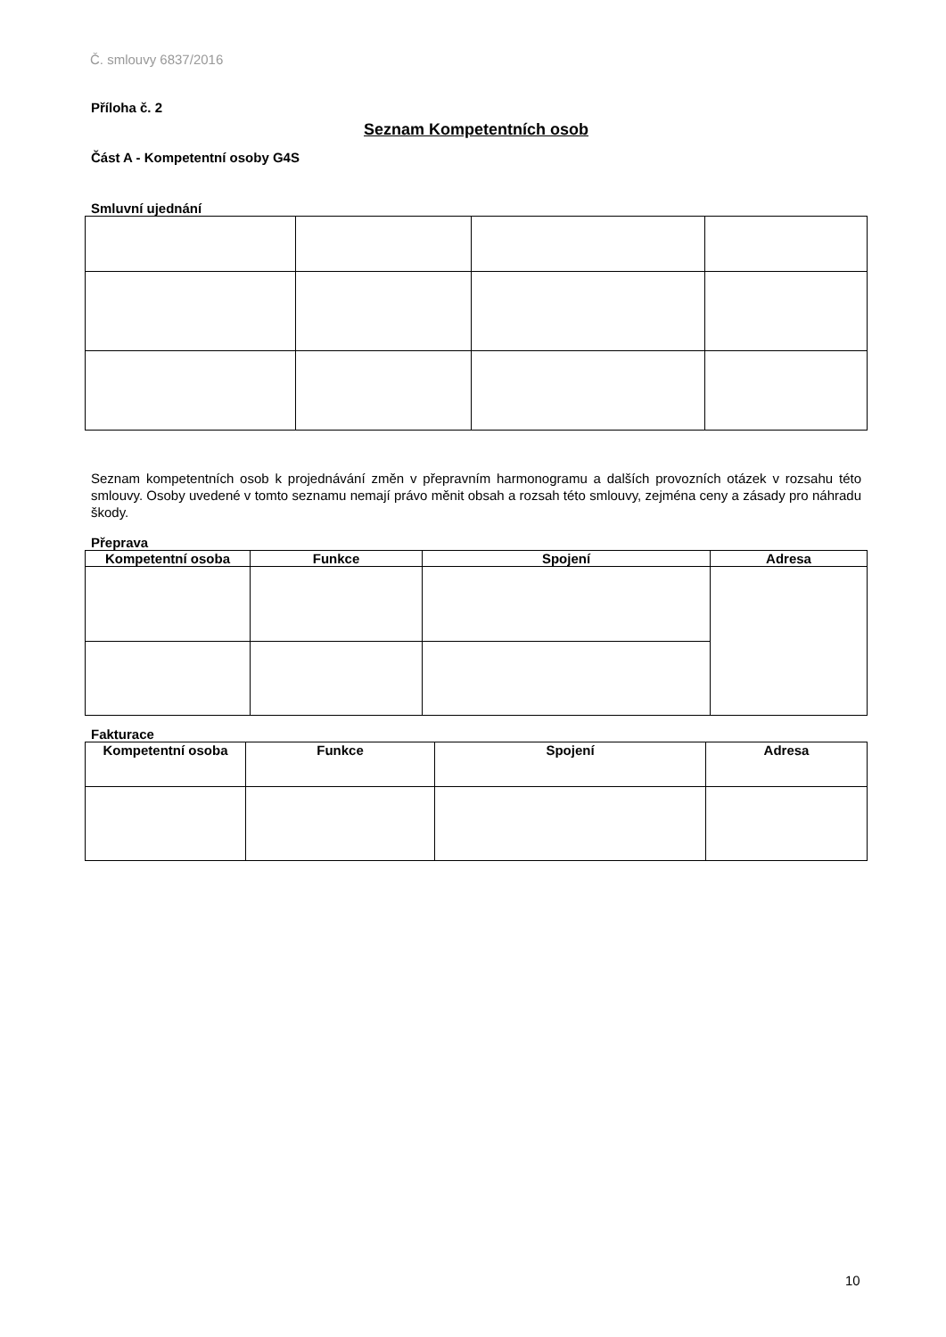Č. smlouvy 6837/2016
Příloha č. 2
Seznam Kompetentních osob
Část A - Kompetentní osoby G4S
Smluvní ujednání
Seznam kompetentních osob k projednávání změn v přepravním harmonogramu a dalších provozních otázek v rozsahu této smlouvy. Osoby uvedené v tomto seznamu nemají právo měnit obsah a rozsah této smlouvy, zejména ceny a zásady pro náhradu škody.
Přeprava
| Kompetentní osoba | Funkce | Spojení | Adresa |
| --- | --- | --- | --- |
Fakturace
| Kompetentní osoba | Funkce | Spojení | Adresa |
| --- | --- | --- | --- |
10